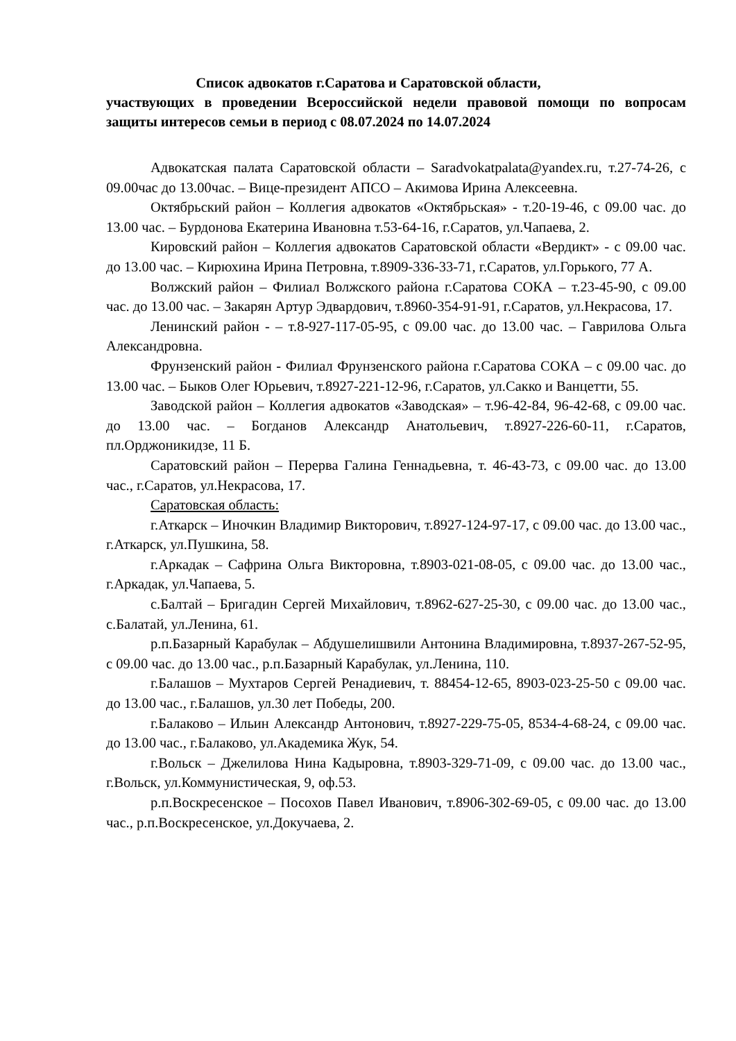Список адвокатов г.Саратова и Саратовской области,
участвующих в проведении Всероссийской недели правовой помощи по вопросам защиты интересов семьи в период с 08.07.2024 по 14.07.2024
Адвокатская палата Саратовской области – Saradvokatpalata@yandex.ru, т.27-74-26, с 09.00час до 13.00час. – Вице-президент АПСО – Акимова Ирина Алексеевна.
Октябрьский район – Коллегия адвокатов «Октябрьская» - т.20-19-46, с 09.00 час. до 13.00 час. – Бурдонова Екатерина Ивановна т.53-64-16, г.Саратов, ул.Чапаева, 2.
Кировский район – Коллегия адвокатов Саратовской области «Вердикт» - с 09.00 час. до 13.00 час. – Кирюхина Ирина Петровна, т.8909-336-33-71, г.Саратов, ул.Горького, 77 А.
Волжский район – Филиал Волжского района г.Саратова СОКА – т.23-45-90, с 09.00 час. до 13.00 час. – Закарян Артур Эдвардович, т.8960-354-91-91, г.Саратов, ул.Некрасова, 17.
Ленинский район - – т.8-927-117-05-95, с 09.00 час. до 13.00 час. – Гаврилова Ольга Александровна.
Фрунзенский район - Филиал Фрунзенского района г.Саратова СОКА – с 09.00 час. до 13.00 час. – Быков Олег Юрьевич, т.8927-221-12-96, г.Саратов, ул.Сакко и Ванцетти, 55.
Заводской район – Коллегия адвокатов «Заводская» – т.96-42-84, 96-42-68, с 09.00 час. до 13.00 час. – Богданов Александр Анатольевич, т.8927-226-60-11, г.Саратов, пл.Орджоникидзе, 11 Б.
Саратовский район – Перерва Галина Геннадьевна, т. 46-43-73, с 09.00 час. до 13.00 час., г.Саратов, ул.Некрасова, 17.
Саратовская область:
г.Аткарск – Иночкин Владимир Викторович, т.8927-124-97-17, с 09.00 час. до 13.00 час., г.Аткарск, ул.Пушкина, 58.
г.Аркадак – Сафрина Ольга Викторовна, т.8903-021-08-05, с 09.00 час. до 13.00 час., г.Аркадак, ул.Чапаева, 5.
с.Балтай – Бригадин Сергей Михайлович, т.8962-627-25-30, с 09.00 час. до 13.00 час., с.Балатай, ул.Ленина, 61.
р.п.Базарный Карабулак – Абдушелишвили Антонина Владимировна, т.8937-267-52-95, с 09.00 час. до 13.00 час., р.п.Базарный Карабулак, ул.Ленина, 110.
г.Балашов – Мухтаров Сергей Ренадиевич, т. 88454-12-65, 8903-023-25-50 с 09.00 час. до 13.00 час., г.Балашов, ул.30 лет Победы, 200.
г.Балаково – Ильин Александр Антонович, т.8927-229-75-05, 8534-4-68-24, с 09.00 час. до 13.00 час., г.Балаково, ул.Академика Жук, 54.
г.Вольск – Джелилова Нина Кадыровна, т.8903-329-71-09, с 09.00 час. до 13.00 час., г.Вольск, ул.Коммунистическая, 9, оф.53.
р.п.Воскресенское – Посохов Павел Иванович, т.8906-302-69-05, с 09.00 час. до 13.00 час., р.п.Воскресенское, ул.Докучаева, 2.